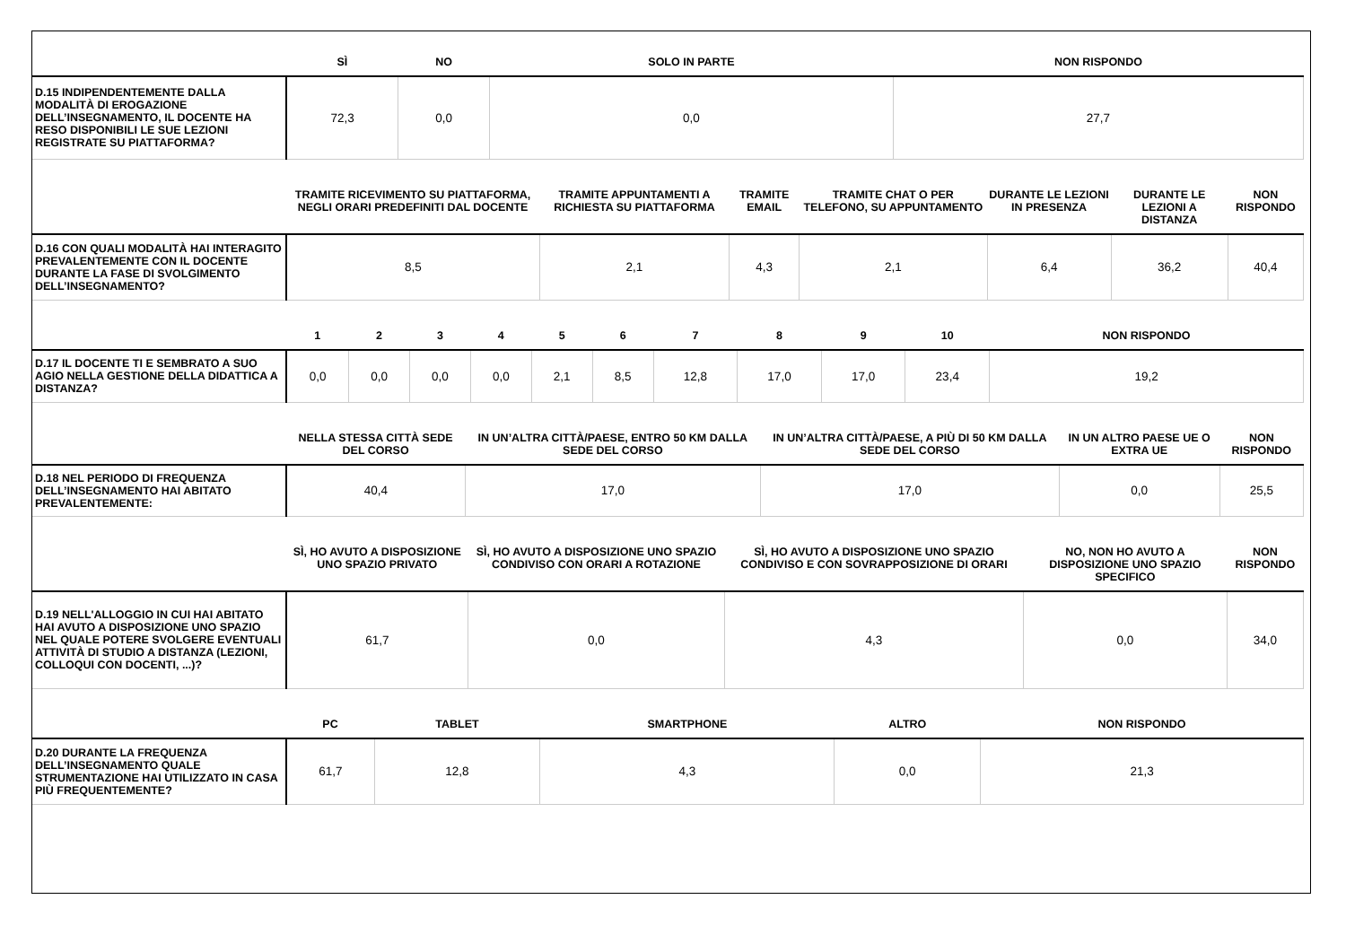| | SÌ | NO | SOLO IN PARTE | NON RISPONDO |
| --- | --- | --- | --- | --- |
| D.15 INDIPENDENTEMENTE DALLA MODALITÀ DI EROGAZIONE DELL’INSEGNAMENTO, IL DOCENTE HA RESO DISPONIBILI LE SUE LEZIONI REGISTRATE SU PIATTAFORMA? | 72,3 | 0,0 | 0,0 | 27,7 |
| | TRAMITE RICEVIMENTO SU PIATTAFORMA, NEGLI ORARI PREDEFINITI DAL DOCENTE | TRAMITE APPUNTAMENTI A RICHIESTA SU PIATTAFORMA | TRAMITE EMAIL | TRAMITE CHAT O PER TELEFONO, SU APPUNTAMENTO | DURANTE LE LEZIONI IN PRESENZA | DURANTE LE LEZIONI A DISTANZA | NON RISPONDO |
| --- | --- | --- | --- | --- | --- | --- | --- |
| D.16 CON QUALI MODALITÀ HAI INTERAGITO PREVALENTEMENTE CON IL DOCENTE DURANTE LA FASE DI SVOLGIMENTO DELL’INSEGNAMENTO? | 8,5 | 2,1 | 4,3 | 2,1 | 6,4 | 36,2 | 40,4 |
| | 1 | 2 | 3 | 4 | 5 | 6 | 7 | 8 | 9 | 10 | NON RISPONDO |
| --- | --- | --- | --- | --- | --- | --- | --- | --- | --- | --- | --- |
| D.17 IL DOCENTE TI E SEMBRATO A SUO AGIO NELLA GESTIONE DELLA DIDATTICA A DISTANZA? | 0,0 | 0,0 | 0,0 | 0,0 | 2,1 | 8,5 | 12,8 | 17,0 | 17,0 | 23,4 | 19,2 |
| | NELLA STESSA CITTÀ SEDE DEL CORSO | IN UN’ALTRA CITTÀ/PAESE, ENTRO 50 KM DALLA SEDE DEL CORSO | IN UN’ALTRA CITTÀ/PAESE, A PIÙ DI 50 KM DALLA SEDE DEL CORSO | IN UN ALTRO PAESE UE O EXTRA UE | NON RISPONDO |
| --- | --- | --- | --- | --- | --- |
| D.18 NEL PERIODO DI FREQUENZA DELL’INSEGNAMENTO HAI ABITATO PREVALENTEMENTE: | 40,4 | 17,0 | 17,0 | 0,0 | 25,5 |
| | SÌ, HO AVUTO A DISPOSIZIONE UNO SPAZIO PRIVATO | SÌ, HO AVUTO A DISPOSIZIONE UNO SPAZIO CONDIVISO CON ORARI A ROTAZIONE | SÌ, HO AVUTO A DISPOSIZIONE UNO SPAZIO CONDIVISO E CON SOVRAPPOSIZIONE DI ORARI | NO, NON HO AVUTO A DISPOSIZIONE UNO SPAZIO SPECIFICO | NON RISPONDO |
| --- | --- | --- | --- | --- | --- |
| D.19 NELL'ALLOGGIO IN CUI HAI ABITATO HAI AVUTO A DISPOSIZIONE UNO SPAZIO NEL QUALE POTERE SVOLGERE EVENTUALI ATTIVITÀ DI STUDIO A DISTANZA (LEZIONI, COLLOQUI CON DOCENTI, ...)? | 61,7 | 0,0 | 4,3 | 0,0 | 34,0 |
| | PC | TABLET | SMARTPHONE | ALTRO | NON RISPONDO |
| --- | --- | --- | --- | --- | --- |
| D.20 DURANTE LA FREQUENZA DELL’INSEGNAMENTO QUALE STRUMENTAZIONE HAI UTILIZZATO IN CASA PIÙ FREQUENTEMENTE? | 61,7 | 12,8 | 4,3 | 0,0 | 21,3 |